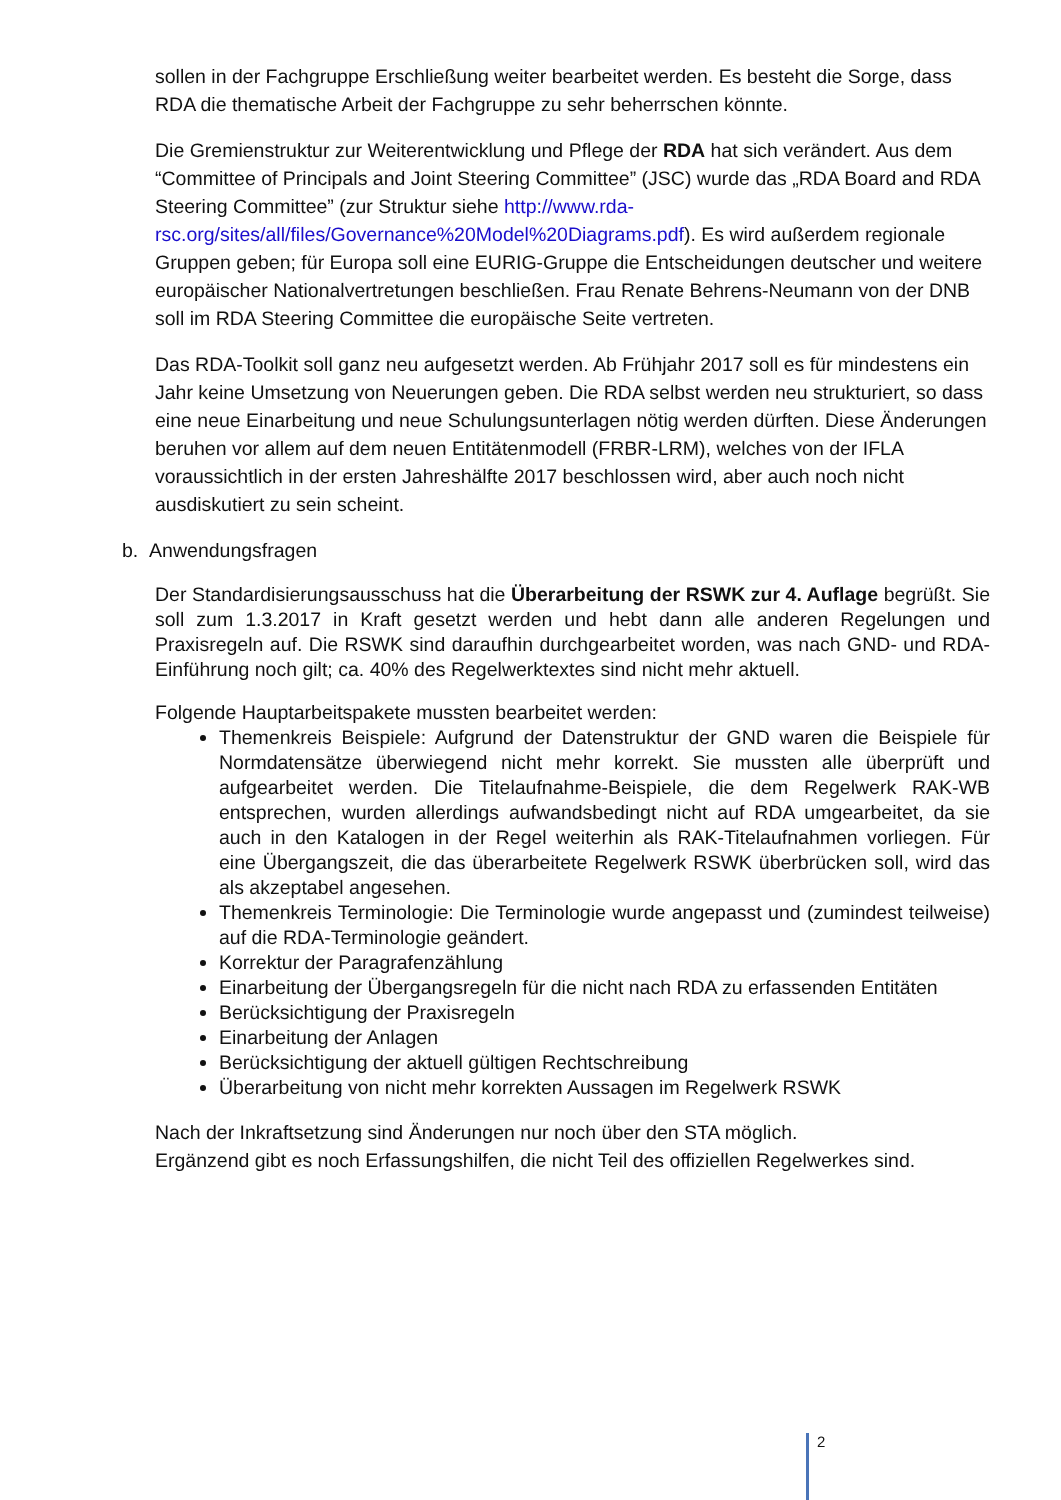sollen in der Fachgruppe Erschließung weiter bearbeitet werden. Es besteht die Sorge, dass RDA die thematische Arbeit der Fachgruppe zu sehr beherrschen könnte.
Die Gremienstruktur zur Weiterentwicklung und Pflege der RDA hat sich verändert. Aus dem “Committee of Principals and Joint Steering Committee” (JSC) wurde das „RDA Board and RDA Steering Committee” (zur Struktur siehe http://www.rda-rsc.org/sites/all/files/Governance%20Model%20Diagrams.pdf). Es wird außerdem regionale Gruppen geben; für Europa soll eine EURIG-Gruppe die Entscheidungen deutscher und weitere europäischer Nationalvertretungen beschließen. Frau Renate Behrens-Neumann von der DNB soll im RDA Steering Committee die europäische Seite vertreten.
Das RDA-Toolkit soll ganz neu aufgesetzt werden. Ab Frühjahr 2017 soll es für mindestens ein Jahr keine Umsetzung von Neuerungen geben. Die RDA selbst werden neu strukturiert, so dass eine neue Einarbeitung und neue Schulungsunterlagen nötig werden dürften. Diese Änderungen beruhen vor allem auf dem neuen Entitätenmodell (FRBR-LRM), welches von der IFLA voraussichtlich in der ersten Jahreshälfte 2017 beschlossen wird, aber auch noch nicht ausdiskutiert zu sein scheint.
b. Anwendungsfragen
Der Standardisierungsausschuss hat die Überarbeitung der RSWK zur 4. Auflage begrüßt. Sie soll zum 1.3.2017 in Kraft gesetzt werden und hebt dann alle anderen Regelungen und Praxisregeln auf. Die RSWK sind daraufhin durchgearbeitet worden, was nach GND- und RDA-Einführung noch gilt; ca. 40% des Regelwerktextes sind nicht mehr aktuell.
Folgende Hauptarbeitspakete mussten bearbeitet werden:
Themenkreis Beispiele: Aufgrund der Datenstruktur der GND waren die Beispiele für Normdatensätze überwiegend nicht mehr korrekt. Sie mussten alle überprüft und aufgearbeitet werden. Die Titelaufnahme-Beispiele, die dem Regelwerk RAK-WB entsprechen, wurden allerdings aufwandsbedingt nicht auf RDA umgearbeitet, da sie auch in den Katalogen in der Regel weiterhin als RAK-Titelaufnahmen vorliegen. Für eine Übergangszeit, die das überarbeitete Regelwerk RSWK überbrücken soll, wird das als akzeptabel angesehen.
Themenkreis Terminologie: Die Terminologie wurde angepasst und (zumindest teilweise) auf die RDA-Terminologie geändert.
Korrektur der Paragrafenzählung
Einarbeitung der Übergangsregeln für die nicht nach RDA zu erfassenden Entitäten
Berücksichtigung der Praxisregeln
Einarbeitung der Anlagen
Berücksichtigung der aktuell gültigen Rechtschreibung
Überarbeitung von nicht mehr korrekten Aussagen im Regelwerk RSWK
Nach der Inkraftsetzung sind Änderungen nur noch über den STA möglich.
Ergänzend gibt es noch Erfassungshilfen, die nicht Teil des offiziellen Regelwerkes sind.
2